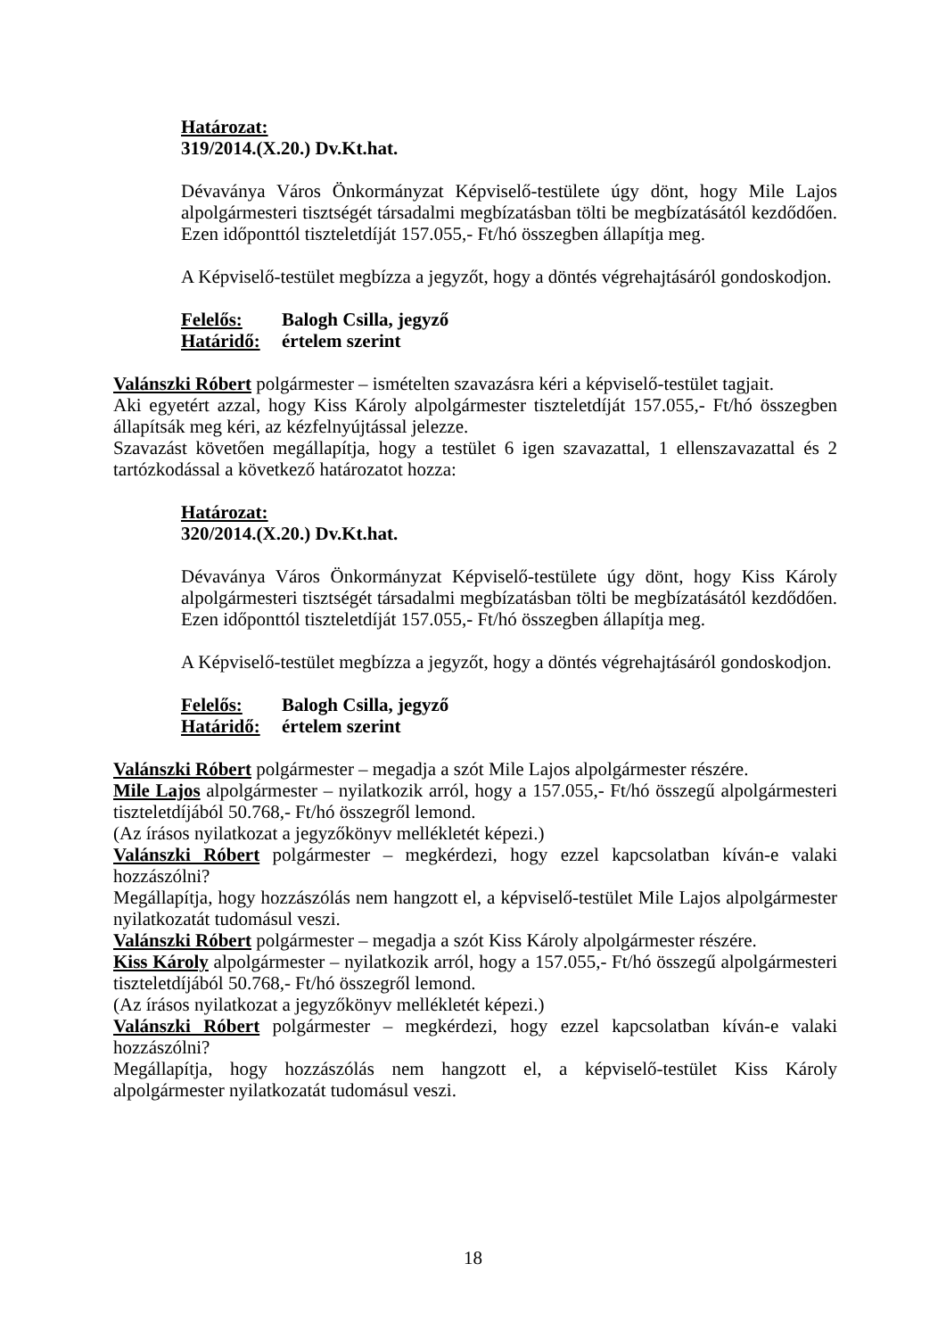Határozat:
319/2014.(X.20.) Dv.Kt.hat.
Dévaványa Város Önkormányzat Képviselő-testülete úgy dönt, hogy Mile Lajos alpolgármesteri tisztségét társadalmi megbízatásban tölti be megbízatásától kezdődően. Ezen időponttól tiszteletdíját 157.055,- Ft/hó összegben állapítja meg.
A Képviselő-testület megbízza a jegyzőt, hogy a döntés végrehajtásáról gondoskodjon.
Felelős: Balogh Csilla, jegyző
Határidő: értelem szerint
Valánszki Róbert polgármester – ismételten szavazásra kéri a képviselő-testület tagjait.
Aki egyetért azzal, hogy Kiss Károly alpolgármester tiszteletdíját 157.055,- Ft/hó összegben állapítsák meg kéri, az kézfelnyújtással jelezze.
Szavazást követően megállapítja, hogy a testület 6 igen szavazattal, 1 ellenszavazattal és 2 tartózkodással a következő határozatot hozza:
Határozat:
320/2014.(X.20.) Dv.Kt.hat.
Dévaványa Város Önkormányzat Képviselő-testülete úgy dönt, hogy Kiss Károly alpolgármesteri tisztségét társadalmi megbízatásban tölti be megbízatásától kezdődően. Ezen időponttól tiszteletdíját 157.055,- Ft/hó összegben állapítja meg.
A Képviselő-testület megbízza a jegyzőt, hogy a döntés végrehajtásáról gondoskodjon.
Felelős: Balogh Csilla, jegyző
Határidő: értelem szerint
Valánszki Róbert polgármester – megadja a szót Mile Lajos alpolgármester részére.
Mile Lajos alpolgármester – nyilatkozik arról, hogy a 157.055,- Ft/hó összegű alpolgármesteri tiszteletdíjából 50.768,- Ft/hó összegről lemond.
(Az írásos nyilatkozat a jegyzőkönyv mellékletét képezi.)
Valánszki Róbert polgármester – megkérdezi, hogy ezzel kapcsolatban kíván-e valaki hozzászólni?
Megállapítja, hogy hozzászólás nem hangzott el, a képviselő-testület Mile Lajos alpolgármester nyilatkozatát tudomásul veszi.
Valánszki Róbert polgármester – megadja a szót Kiss Károly alpolgármester részére.
Kiss Károly alpolgármester – nyilatkozik arról, hogy a 157.055,- Ft/hó összegű alpolgármesteri tiszteletdíjából 50.768,- Ft/hó összegről lemond.
(Az írásos nyilatkozat a jegyzőkönyv mellékletét képezi.)
Valánszki Róbert polgármester – megkérdezi, hogy ezzel kapcsolatban kíván-e valaki hozzászólni?
Megállapítja, hogy hozzászólás nem hangzott el, a képviselő-testület Kiss Károly alpolgármester nyilatkozatát tudomásul veszi.
18